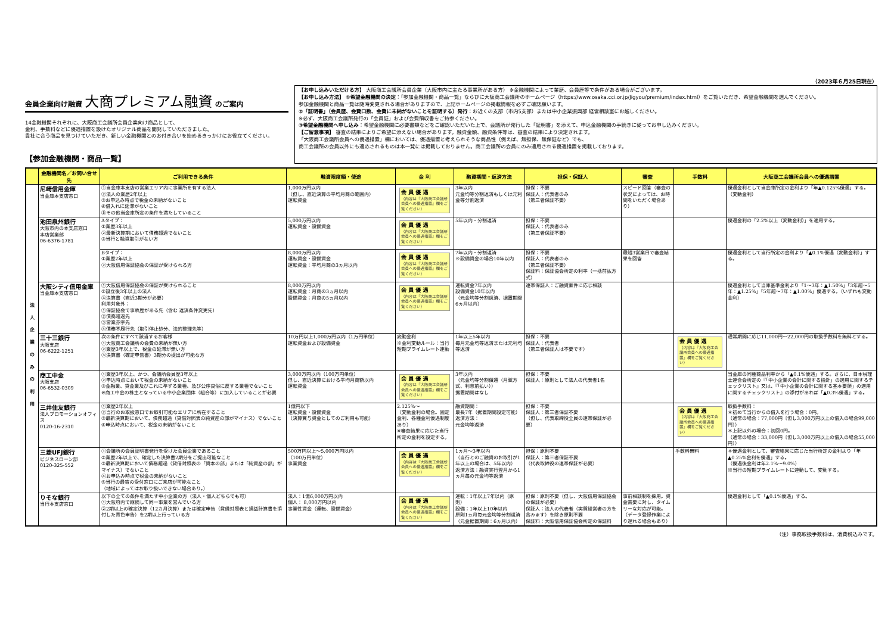（2023年６月25日現在）
会員企業向け融資 大商プレミアム融資 のご案内
14金融機関それぞれに、大阪商工会議所会員企業向け商品として、
金利、手数料などに優遇措置を設けたオリジナル商品を開発していただきました。
貴社に合う商品を見つけていただき、新しい金融機関とのお付き合いを始めるきっかけにお役立てください。
【参加金融機関・商品一覧】
【お申し込みいただける方】 大阪商工会議所会員企業（大阪市内に主たる事業所がある方） ※金融機関によって業歴、会員歴等で条件がある場合がございます。
【お申し込み方法】 ①希望金融機関の決定：「参加金融機関・商品一覧」ならびに大阪商工会議所のホームページ（https://www.osaka.cci.or.jp/Jigyou/premium/index.html）をご覧いただき、希望金融機関を選んでください。
参加金融機関と商品一覧は随時変更される場合がありますので、上記ホームページの掲載情報を必ずご確認願います。
②「証明書」（会員歴、会費口数、会費に未納がないことを証明する）発行：お近くの支部（市内5支部）または中小企業振興部 経営相談室にお越しください。
※必ず、大阪商工会議所発行の「会員証」および会費領収書をご持参ください。
③希望金融機関へ申し込み：希望金融機関に必要書類などをご確認いただいた上で、会議所が発行した「証明書」を添えて、申込金融機関の手続きに従ってお申し込みください。
【ご留意事項】 審査の結果によりご希望に添えない場合があります。融資金額、融資条件等は、審査の結果により決定されます。
「大阪商工会議所会員への優遇措置」欄においては、優遇措置と考えられそうな商品性（例えば、無担保、無保証など）でも、
商工会議所の会員以外にも適応されるものは本一覧には掲載しておりません。商工会議所の会員にのみ適用される優遇措置を掲載しております。
| | 金融機関名／お問い合せ先 | ご利用できる条件 | 融資限度額・使途 | 金 利 | 融資期間・返済方法 | 担保・保証人 | 審査 | 手数料 | 大阪商工会議所会員への優遇措置 |
| --- | --- | --- | --- | --- | --- | --- | --- | --- | --- |
| 法 人 企 業 の み の 利 用 | 尼崎信用金庫 当金庫本支店窓口 | ①当金庫本支店の営業エリア内に事業所を有する法人 ②法人の業歴2年以上 ③お申込み時点で税金の未納がないこと ④借入れに延滞がないこと ⑤その他当金庫所定の条件を満たしていること | 1,000万円以内 （但し、直近決算の平均月商の範囲内） 運転資金 | 会 員 優 遇 （内容は『大阪商工会議所会員への優遇措置』欄をご覧ください） | 3年以内 元金均等分割返済もしくは元利金等分割返済 | 担保：不要 保証人：代表者のみ （第三者保証不要） | スピード回答（審査の状況によっては、お時間をいただく場合あり） | | 優遇金利として当金庫所定の金利より「年▲0.125%優遇」する。（変動金利） |
| | 池田泉州銀行 大阪市内の本支店窓口 本店営業部 06-6376-1781 | Aタイプ： ①業歴3年以上 ②最新決算期において債務超過でないこと ③当行と融資取引がない方 | 5,000万円以内 運転資金・設備資金 | 会 員 優 遇 （内容は『大阪商工会議所会員への優遇措置』欄をご覧ください） | 5年以内・分割返済 | 担保：不要 保証人：代表者のみ （第三者保証不要） | | | 優遇金利の「2.2%以上（変動金利）」を適用する。 |
| | | Bタイプ： ①業歴2年以上 ②大阪信用保証協会の保証が受けられる方 | 8,000万円以内 運転資金・設備資金 運転資金：平均月商の3ヵ月以内 | 会 員 優 遇 （内容は『大阪商工会議所会員への優遇措置』欄をご覧ください） | 7年以内・分割返済 ※設備資金の場合10年以内 | 担保：不要 保証人：代表者のみ （第三者保証不要） 保証料：保証協会所定の利率（一括前払方式） | 最短3営業日で審査結果を回答 | | 優遇金利として当行所定の金利より「▲0.1%優遇（変動金利）」する。 |
| | 大阪シティ信用金庫 当金庫本支店窓口 | ①大阪信用保証協会の保証が受けられること ②設立後3年以上の法人 ③決算書（直近3期分が必要） 利用対象外： ①保証協会で事故歴がある先（含む 返済条件変更先） ②債務超過先 ③営業赤字先 ④債務不履行先（取引停止処分、法的整理先等） | 8,000万円以内 運転資金：月商の3ヵ月以内 設備資金：月商の5ヵ月以内 | 会 員 優 遇 （内容は『大阪商工会議所会員への優遇措置』欄をご覧ください） | 運転資金7年以内 設備資金10年以内 （元金均等分割返済、据置期間6ヵ月以内） | 連帯保証人：ご融資案件に応じ相談 | | | 優遇金利として当庫基準金利より「1～3年：▲1.50%」「3年超～5年：▲1.25%」「5年超～7年：▲1.00%」優遇する。（いずれも変動金利） |
| | 三十三銀行 大阪支店 06-6222-1251 | 次の条件にすべて該当するお客様 ①大阪商工会議所の会費の未納が無い方 ②業歴3年以上で、税金の延滞が無い方 ③決算書（確定申告書）3期分の提出が可能な方 | 10万円以上1,000万円以内（1万円単位） 運転資金および設備資金 | 変動金利 ※金利変動ルール：当行短期プライムレート連動 | 1年以上5年以内 毎月元金均等返済または元利均等返済 | 担保：不要 保証人：代表者 （第三者保証人は不要です） | | 会 員 優 遇 （内容は『大阪商工会議所会員への優遇措置』欄をご覧ください） | 通常期間に応じ11,000円～22,000円の取扱手数料を無料とする。 |
| | 商工中金 大阪支店 06-6532-0309 | ①業歴3年以上、かつ、会議所会員歴3年以上 ②申込時点において税金の未納がないこと ③金融業、貸金業及びこれに準ずる業種、及び公序良俗に反する業種でないこと ※商工中金の株主となっている中小企業団体（組合等）に加入していることが必要 | 3,000万円以内（100万円単位） 但し、直近決算における平均月商額以内 運転資金 | 会 員 優 遇 （内容は『大阪商工会議所会員への優遇措置』欄をご覧ください） | 3年以内 （元金均等分割償還（月賦方式、利息前払い）） 据置期間はなし | 担保：不要 保証人：原則として法人の代表者1名 | | | 当金庫の同種商品利率から「▲0.1%優遇」する。さらに、日本税理士連合会所定の『「中小企業の会計に関する指針」の適用に関するチェックリスト』又は、『「中小企業の会計に関する基本要領」の適用に関するチェックリスト』の添付があれば「▲0.3%優遇」する。 |
| | 三井住友銀行 法人プロモーションオフィス 0120-16-2310 | ①業歴2年以上 ②当行のお取扱窓口でお取引可能なエリアに所在すること ③最新決算期において、債務超過（貸借対照表の純資産の部がマイナス）でないこと ④申込時点において、税金の未納がないこと | 1億円以下 運転資金・設備資金 （決算賞与資金としてのご利用も可能） | 2.125%～ （変動金利の場合。固定金利、各種金利優遇制度あり） ※審査結果に応じた当行所定の金利を設定する。 | 融資期間： 最長7年（据置期間設定可能） 返済方法： 元金均等返済 | 担保：不要 保証人：第三者保証不要 （但し、代表取締役全員の連帯保証が必要） | | 会 員 優 遇 （内容は『大阪商工会議所会員への優遇措置』欄をご覧ください） | 取扱手数料： ＊初めて当行からの借入を行う場合：0円。 （通常の場合：77,000円〔但し3,000万円以上の借入の場合99,000円〕） ＊上記以外の場合：初回0円。 （通常の場合：33,000円〔但し3,000万円以上の借入の場合55,000円〕） |
| | 三菱UFJ銀行 ビジネスローン部 0120-325-552 | ①会議所の会員証明書発行を受けた会員企業であること ②業歴2年以上で、確定した決算書2期分をご提出可能なこと ③最新決算期において債務超過（貸借対照表の「資本の部」または「純資産の部」がマイナス）でないこと ④お申込み時点で税金の未納がないこと ⑤当行の最寄の受付窓口にご来店が可能なこと （地域によってはお取り扱いできない場合あり。） | 500万円以上～5,000万円以内 （100万円単位） 事業資金 | 会 員 優 遇 （内容は『大阪商工会議所会員への優遇措置』欄をご覧ください） | 1ヵ月～3年以内 （当行とのご融資のお取引が1年以上の場合は、5年以内） 返済方法：融資実行翌月から1ヵ月毎の元金均等返済 | 担保：原則不要 保証人：第三者保証不要 （代表取締役の連帯保証が必要） | | 手数料無料 | ＊優遇金利として、審査結果に応じた当行所定の金利より「年▲0.25%金利を優遇」する。 （優遇後金利は年2.1%～9.0%） ※当行の短期プライムレートに連動して、変動する。 |
| | りそな銀行 当行本支店窓口 | 以下の全ての条件を満たす中小企業の方（法人・個人どちらでも可） ①大阪府内で継続して同一事業を営んでいる方 ②2期以上の確定決算（12カ月決算）または確定申告（貸借対照表と損益計算書を添付した青色申告）を2期以上行っている方 | 法人：1億6,000万円以内 個人： 8,000万円以内 事業性資金（運転、設備資金） | 会 員 優 遇 （内容は『大阪商工会議所会員への優遇措置』欄をご覧ください） | 運転：1年以上7年以内（原則） 設備：1年以上10年以内 原則1ヵ月毎元金均等分割返済（元金据置期間：6ヵ月以内） | 担保：原則不要（但し、大阪信用保証協会の保証が必要） 保証人：法人の代表者（実質経営者の方を含みます）を除き原則不要 保証料：大阪信用保証協会所定の保証料 | 事前相談制を採用。資金需要に対し、タイムリーな対応が可能。（データ登録作業により遅れる場合もあり） | | 優遇金利として「▲0.1%優遇」する。 |
（注）事務取扱手数料は、消費税込みです。